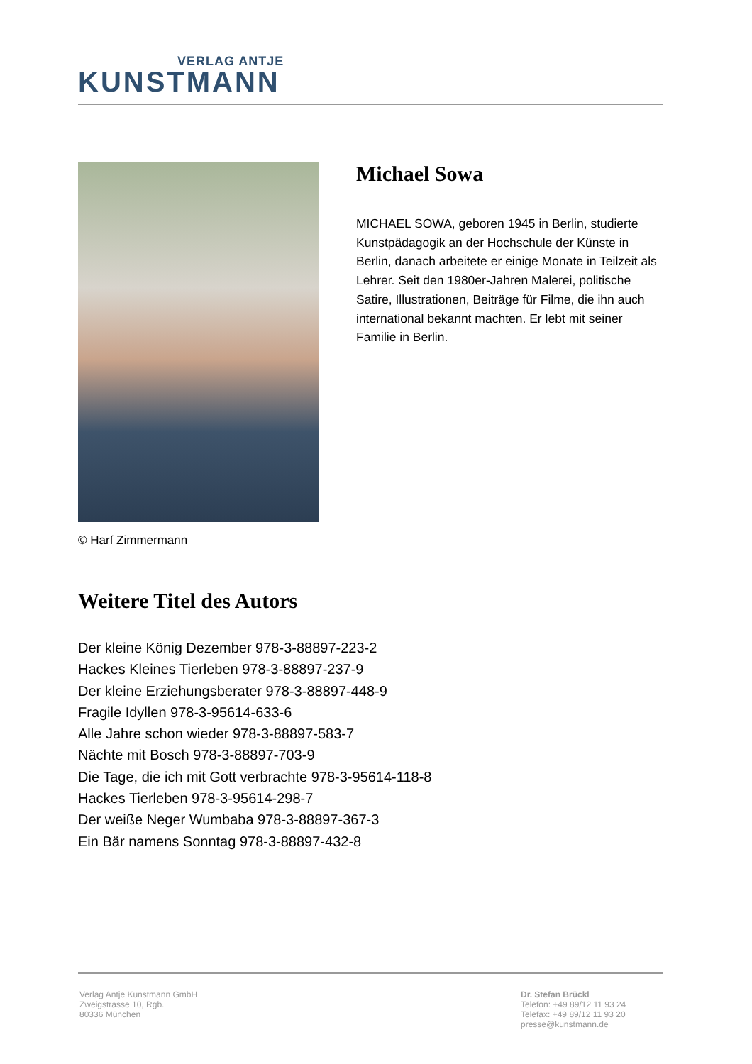VERLAG ANTJE
KUNSTMANN
© Harf Zimmermann
Michael Sowa
MICHAEL SOWA, geboren 1945 in Berlin, studierte Kunstpädagogik an der Hochschule der Künste in Berlin, danach arbeitete er einige Monate in Teilzeit als Lehrer. Seit den 1980er-Jahren Malerei, politische Satire, Illustrationen, Beiträge für Filme, die ihn auch international bekannt machten. Er lebt mit seiner Familie in Berlin.
Weitere Titel des Autors
Der kleine König Dezember 978-3-88897-223-2
Hackes Kleines Tierleben 978-3-88897-237-9
Der kleine Erziehungsberater 978-3-88897-448-9
Fragile Idyllen 978-3-95614-633-6
Alle Jahre schon wieder 978-3-88897-583-7
Nächte mit Bosch 978-3-88897-703-9
Die Tage, die ich mit Gott verbrachte 978-3-95614-118-8
Hackes Tierleben 978-3-95614-298-7
Der weiße Neger Wumbaba 978-3-88897-367-3
Ein Bär namens Sonntag 978-3-88897-432-8
Verlag Antje Kunstmann GmbH
Zweigstrasse 10, Rgb.
80336 München
Dr. Stefan Brückl
Telefon: +49 89/12 11 93 24
Telefax: +49 89/12 11 93 20
presse@kunstmann.de